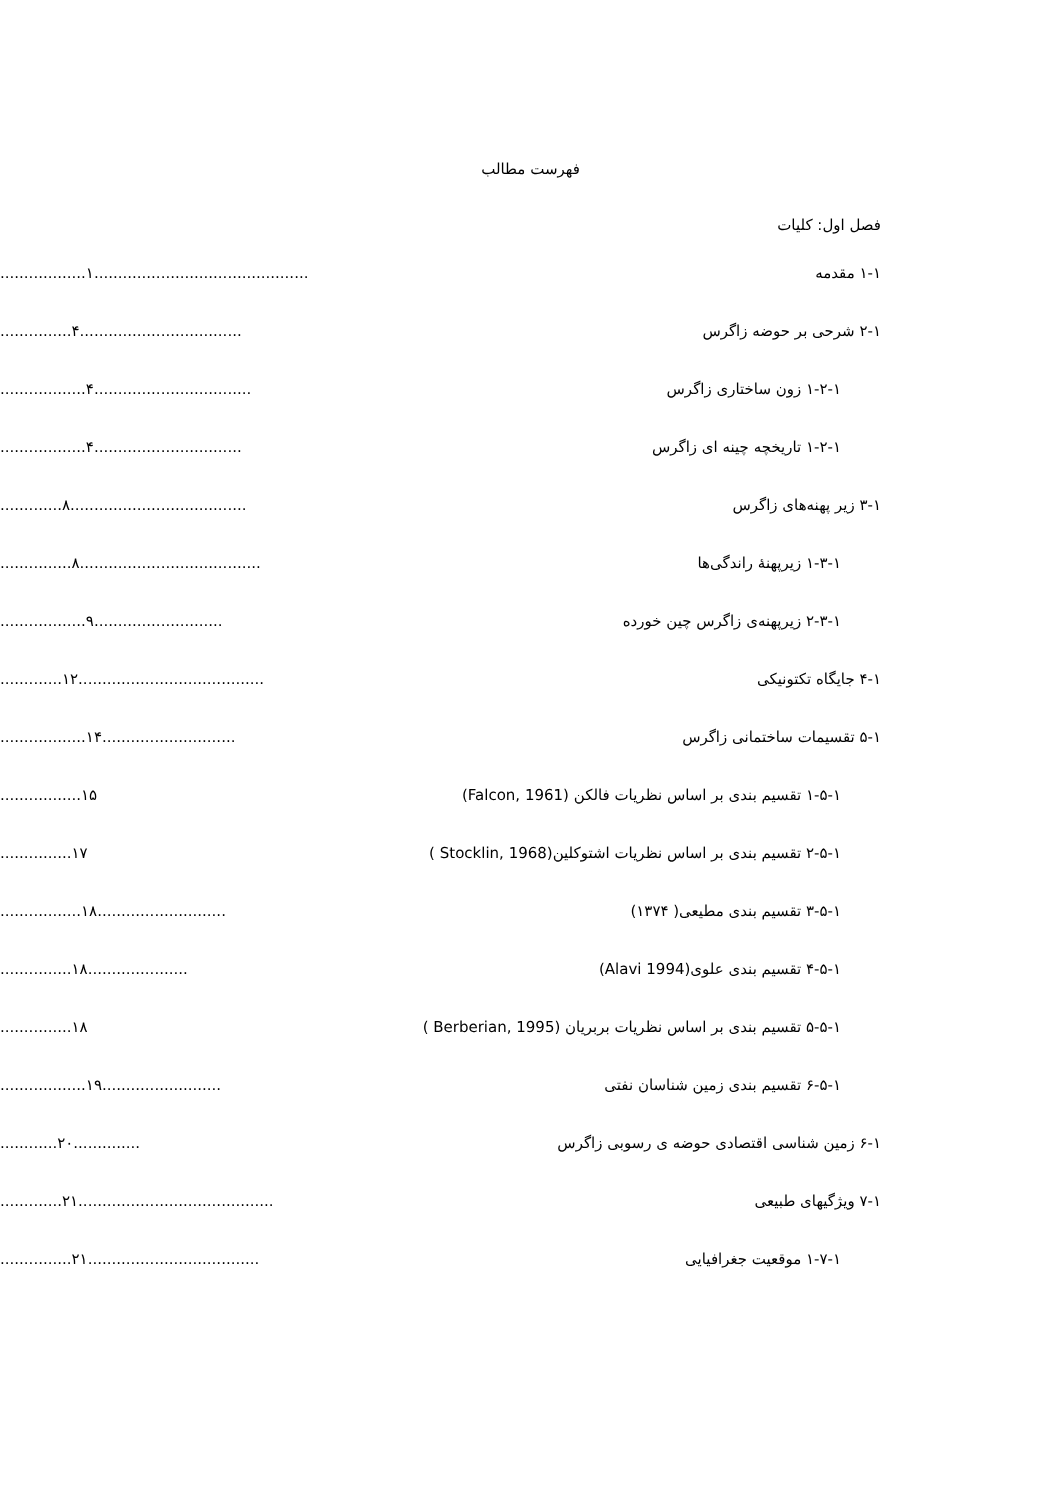فهرست مطالب
فصل اول: کلیات
۱-۱ مقدمه ..................۱.............................................
۲-۱ شرحی بر حوضه زاگرس ...............۴..................................
۱-۲-۱ زون ساختاری زاگرس ..................۴.................................
۱-۲-۱ تاریخچه چینه ای زاگرس ..................۴...............................
۳-۱ زیر پهنه‌های زاگرس .............۸.....................................
۱-۳-۱ زیرپهنۀ راندگی‌ها ...............۸......................................
۲-۳-۱ زیرپهنه‌ی زاگرس چین خورده ..................۹...........................
۴-۱ جایگاه تکتونیکی .............۱۲.......................................
۵-۱ تقسیمات ساختمانی زاگرس ..................۱۴............................
۱-۵-۱ تقسیم بندی بر اساس نظریات فالکن (Falcon, 1961) .................۱۵
۲-۵-۱ تقسیم بندی بر اساس نظریات اشتوکلین(Stocklin, 1968 )
...............۱۷
۳-۵-۱ تقسیم بندی مطیعی( ۱۳۷۴) .................۱۸...........................
۴-۵-۱ تقسیم بندی علوی(Alavi 1994) ...............۱۸.....................
۵-۵-۱ تقسیم بندی بر اساس نظریات بربریان (Berberian, 1995 )
...............۱۸
۶-۵-۱ تقسیم بندی زمین شناسان نفتی ..................۱۹.........................
۶-۱ زمین شناسی اقتصادی حوضه ی رسوبی زاگرس ............۲۰..............
۷-۱ ویژگیهای طبیعی .............۲۱.........................................
۱-۷-۱ موقعیت جغرافیایی ...............۲۱....................................